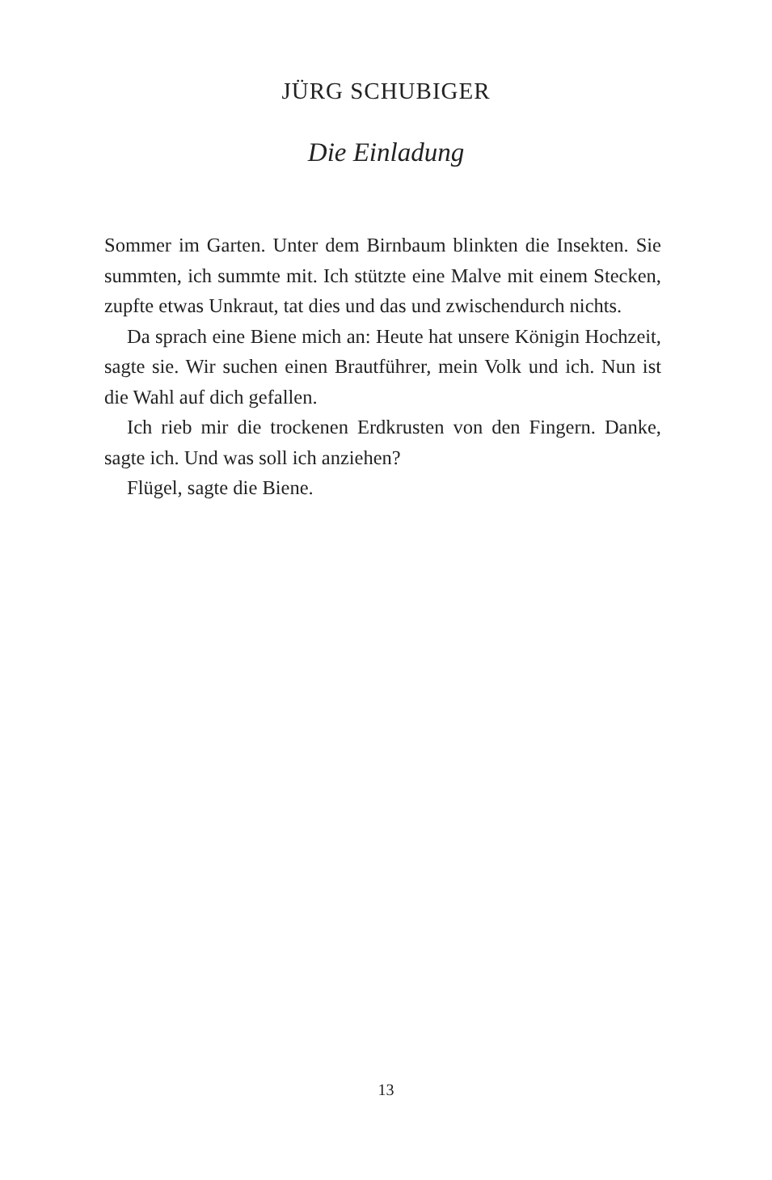JÜRG SCHUBIGER
Die Einladung
Sommer im Garten. Unter dem Birnbaum blinkten die Insekten. Sie summten, ich summte mit. Ich stützte eine Malve mit einem Stecken, zupfte etwas Unkraut, tat dies und das und zwischendurch nichts.
Da sprach eine Biene mich an: Heute hat unsere Königin Hochzeit, sagte sie. Wir suchen einen Brautführer, mein Volk und ich. Nun ist die Wahl auf dich gefallen.
Ich rieb mir die trockenen Erdkrusten von den Fingern. Danke, sagte ich. Und was soll ich anziehen?
Flügel, sagte die Biene.
13